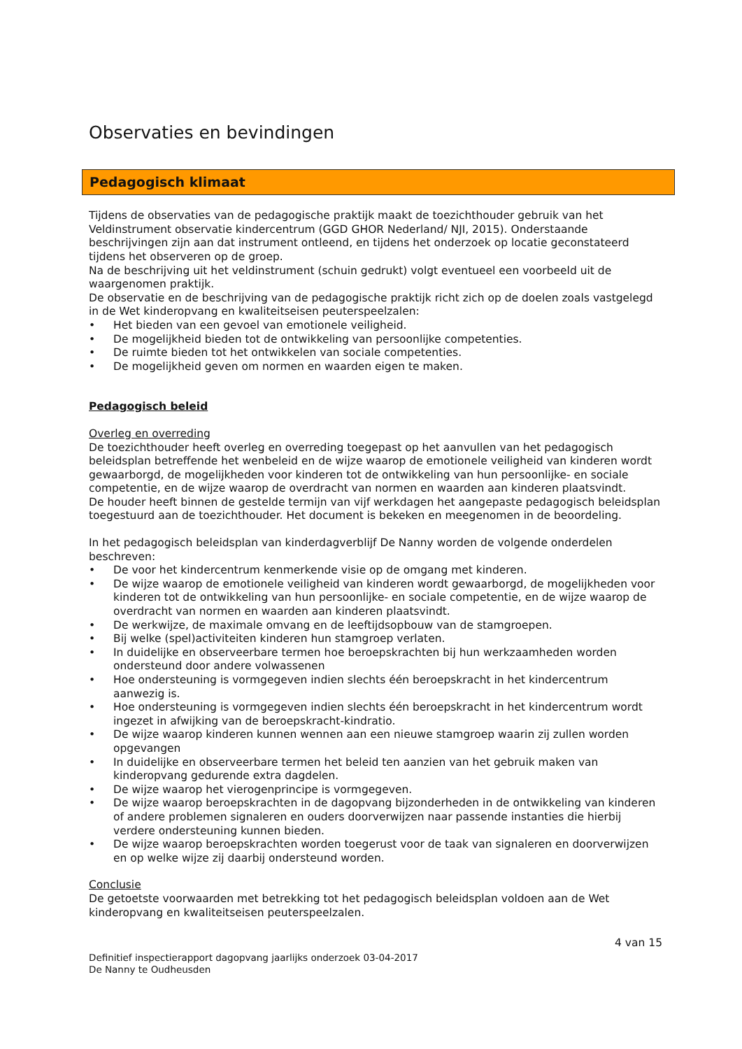Observaties en bevindingen
Pedagogisch klimaat
Tijdens de observaties van de pedagogische praktijk maakt de toezichthouder gebruik van het Veldinstrument observatie kindercentrum (GGD GHOR Nederland/ NJI, 2015). Onderstaande beschrijvingen zijn aan dat instrument ontleend, en tijdens het onderzoek op locatie geconstateerd tijdens het observeren op de groep.
Na de beschrijving uit het veldinstrument (schuin gedrukt) volgt eventueel een voorbeeld uit de waargenomen praktijk.
De observatie en de beschrijving van de pedagogische praktijk richt zich op de doelen zoals vastgelegd in de Wet kinderopvang en kwaliteitseisen peuterspeelzalen:
• Het bieden van een gevoel van emotionele veiligheid.
• De mogelijkheid bieden tot de ontwikkeling van persoonlijke competenties.
• De ruimte bieden tot het ontwikkelen van sociale competenties.
• De mogelijkheid geven om normen en waarden eigen te maken.
Pedagogisch beleid
Overleg en overreding
De toezichthouder heeft overleg en overreding toegepast op het aanvullen van het pedagogisch beleidsplan betreffende het wenbeleid en de wijze waarop de emotionele veiligheid van kinderen wordt gewaarborgd, de mogelijkheden voor kinderen tot de ontwikkeling van hun persoonlijke- en sociale competentie, en de wijze waarop de overdracht van normen en waarden aan kinderen plaatsvindt.
De houder heeft binnen de gestelde termijn van vijf werkdagen het aangepaste pedagogisch beleidsplan toegestuurd aan de toezichthouder. Het document is bekeken en meegenomen in de beoordeling.
In het pedagogisch beleidsplan van kinderdagverblijf De Nanny worden de volgende onderdelen beschreven:
• De voor het kindercentrum kenmerkende visie op de omgang met kinderen.
• De wijze waarop de emotionele veiligheid van kinderen wordt gewaarborgd, de mogelijkheden voor kinderen tot de ontwikkeling van hun persoonlijke- en sociale competentie, en de wijze waarop de overdracht van normen en waarden aan kinderen plaatsvindt.
• De werkwijze, de maximale omvang en de leeftijdsopbouw van de stamgroepen.
• Bij welke (spel)activiteiten kinderen hun stamgroep verlaten.
• In duidelijke en observeerbare termen hoe beroepskrachten bij hun werkzaamheden worden ondersteund door andere volwassenen
• Hoe ondersteuning is vormgegeven indien slechts één beroepskracht in het kindercentrum aanwezig is.
• Hoe ondersteuning is vormgegeven indien slechts één beroepskracht in het kindercentrum wordt ingezet in afwijking van de beroepskracht-kindratio.
• De wijze waarop kinderen kunnen wennen aan een nieuwe stamgroep waarin zij zullen worden opgevangen
• In duidelijke en observeerbare termen het beleid ten aanzien van het gebruik maken van kinderopvang gedurende extra dagdelen.
• De wijze waarop het vierogenprincipe is vormgegeven.
• De wijze waarop beroepskrachten in de dagopvang bijzonderheden in de ontwikkeling van kinderen of andere problemen signaleren en ouders doorverwijzen naar passende instanties die hierbij verdere ondersteuning kunnen bieden.
• De wijze waarop beroepskrachten worden toegerust voor de taak van signaleren en doorverwijzen en op welke wijze zij daarbij ondersteund worden.
Conclusie
De getoetste voorwaarden met betrekking tot het pedagogisch beleidsplan voldoen aan de Wet kinderopvang en kwaliteitseisen peuterspeelzalen.
4 van 15
Definitief inspectierapport dagopvang jaarlijks onderzoek 03-04-2017
De Nanny te Oudheusden